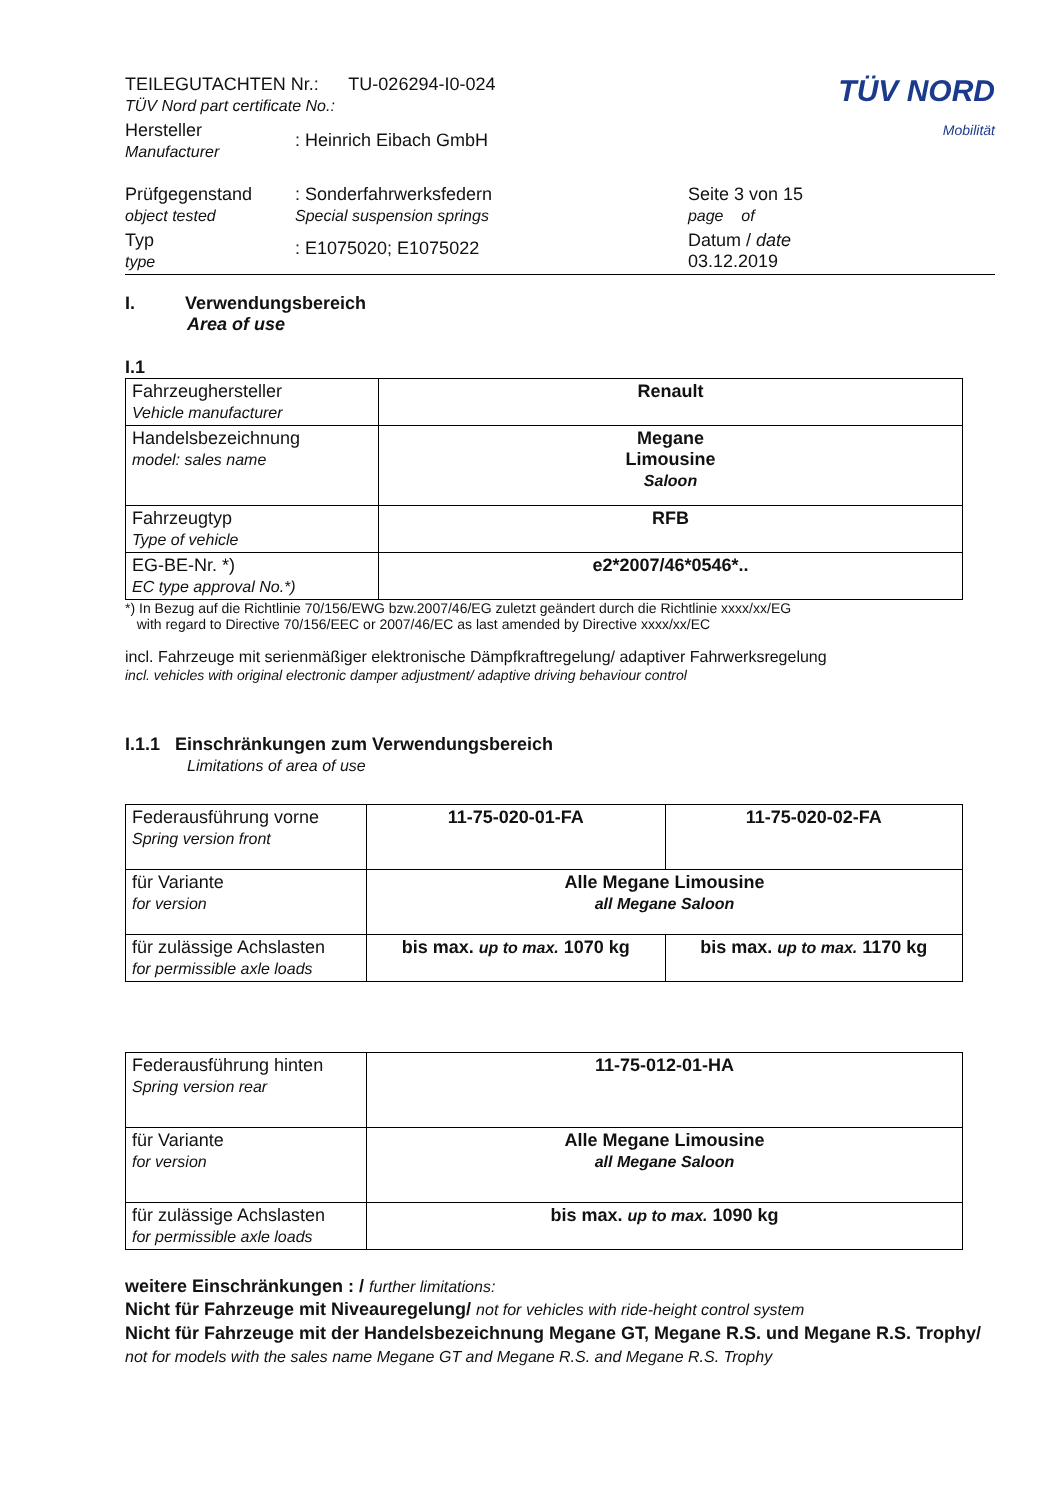| TEILEGUTACHTEN Nr.: TU-026294-I0-024 TÜV Nord part certificate No.: | | TÜV NORD Mobilität |
| Hersteller Manufacturer | : Heinrich Eibach GmbH | |
| Prüfgegenstand object tested | : Sonderfahrwerksfedern Special suspension springs | Seite 3 von 15 page of |
| Typ type | : E1075020; E1075022 | Datum / date 03.12.2019 |
I. Verwendungsbereich
Area of use
I.1
| Fahrzeughersteller Vehicle manufacturer | Renault |
| Handelsbezeichnung model: sales name | Megane Limousine Saloon |
| Fahrzeugtyp Type of vehicle | RFB |
| EG-BE-Nr. *) EC type approval No.*) | e2*2007/46*0546*.. |
*) In Bezug auf die Richtlinie 70/156/EWG bzw.2007/46/EG zuletzt geändert durch die Richtlinie xxxx/xx/EG
with regard to Directive 70/156/EEC or 2007/46/EC as last amended by Directive xxxx/xx/EC
incl. Fahrzeuge mit serienmäßiger elektronische Dämpfkraftregelung/ adaptiver Fahrwerksregelung
incl. vehicles with original electronic damper adjustment/ adaptive driving behaviour control
I.1.1 Einschränkungen zum Verwendungsbereich
Limitations of area of use
| Federausführung vorne Spring version front | 11-75-020-01-FA | 11-75-020-02-FA |
| für Variante for version | Alle Megane Limousine all Megane Saloon | |
| für zulässige Achslasten for permissible axle loads | bis max. up to max. 1070 kg | bis max. up to max. 1170 kg |
| Federausführung hinten Spring version rear | 11-75-012-01-HA |
| für Variante for version | Alle Megane Limousine all Megane Saloon |
| für zulässige Achslasten for permissible axle loads | bis max. up to max. 1090 kg |
weitere Einschränkungen : / further limitations:
Nicht für Fahrzeuge mit Niveauregelung/ not for vehicles with ride-height control system
Nicht für Fahrzeuge mit der Handelsbezeichnung Megane GT, Megane R.S. und Megane R.S. Trophy/ not for models with the sales name Megane GT and Megane R.S. and Megane R.S. Trophy